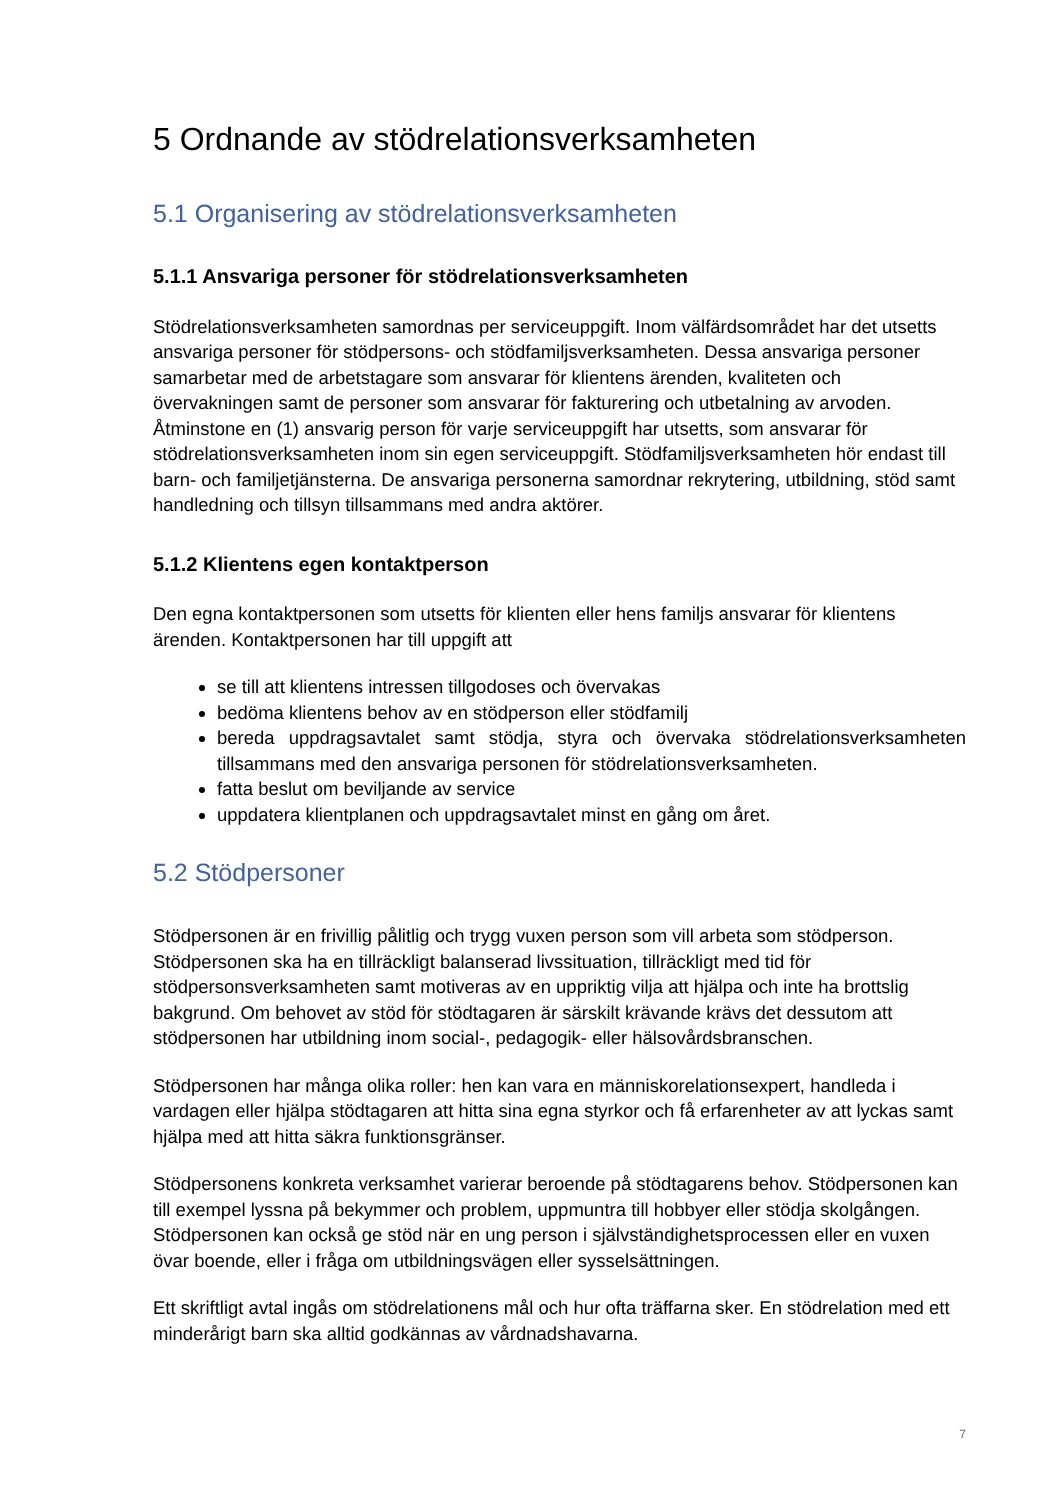5 Ordnande av stödrelationsverksamheten
5.1 Organisering av stödrelationsverksamheten
5.1.1 Ansvariga personer för stödrelationsverksamheten
Stödrelationsverksamheten samordnas per serviceuppgift. Inom välfärdsområdet har det utsetts ansvariga personer för stödpersons- och stödfamiljsverksamheten. Dessa ansvariga personer samarbetar med de arbetstagare som ansvarar för klientens ärenden, kvaliteten och övervakningen samt de personer som ansvarar för fakturering och utbetalning av arvoden. Åtminstone en (1) ansvarig person för varje serviceuppgift har utsetts, som ansvarar för stödrelationsverksamheten inom sin egen serviceuppgift. Stödfamiljsverksamheten hör endast till barn- och familjetjänsterna. De ansvariga personerna samordnar rekrytering, utbildning, stöd samt handledning och tillsyn tillsammans med andra aktörer.
5.1.2 Klientens egen kontaktperson
Den egna kontaktpersonen som utsetts för klienten eller hens familjs ansvarar för klientens ärenden. Kontaktpersonen har till uppgift att
se till att klientens intressen tillgodoses och övervakas
bedöma klientens behov av en stödperson eller stödfamilj
bereda uppdragsavtalet samt stödja, styra och övervaka stödrelationsverksamheten tillsammans med den ansvariga personen för stödrelationsverksamheten.
fatta beslut om beviljande av service
uppdatera klientplanen och uppdragsavtalet minst en gång om året.
5.2 Stödpersoner
Stödpersonen är en frivillig pålitlig och trygg vuxen person som vill arbeta som stödperson. Stödpersonen ska ha en tillräckligt balanserad livssituation, tillräckligt med tid för stödpersonsverksamheten samt motiveras av en uppriktig vilja att hjälpa och inte ha brottslig bakgrund. Om behovet av stöd för stödtagaren är särskilt krävande krävs det dessutom att stödpersonen har utbildning inom social-, pedagogik- eller hälsovårdsbranschen.
Stödpersonen har många olika roller: hen kan vara en människorelationsexpert, handleda i vardagen eller hjälpa stödtagaren att hitta sina egna styrkor och få erfarenheter av att lyckas samt hjälpa med att hitta säkra funktionsgränser.
Stödpersonens konkreta verksamhet varierar beroende på stödtagarens behov. Stödpersonen kan till exempel lyssna på bekymmer och problem, uppmuntra till hobbyer eller stödja skolgången. Stödpersonen kan också ge stöd när en ung person i självständighetsprocessen eller en vuxen övar boende, eller i fråga om utbildningsvägen eller sysselsättningen.
Ett skriftligt avtal ingås om stödrelationens mål och hur ofta träffarna sker. En stödrelation med ett minderårigt barn ska alltid godkännas av vårdnadshavarna.
7